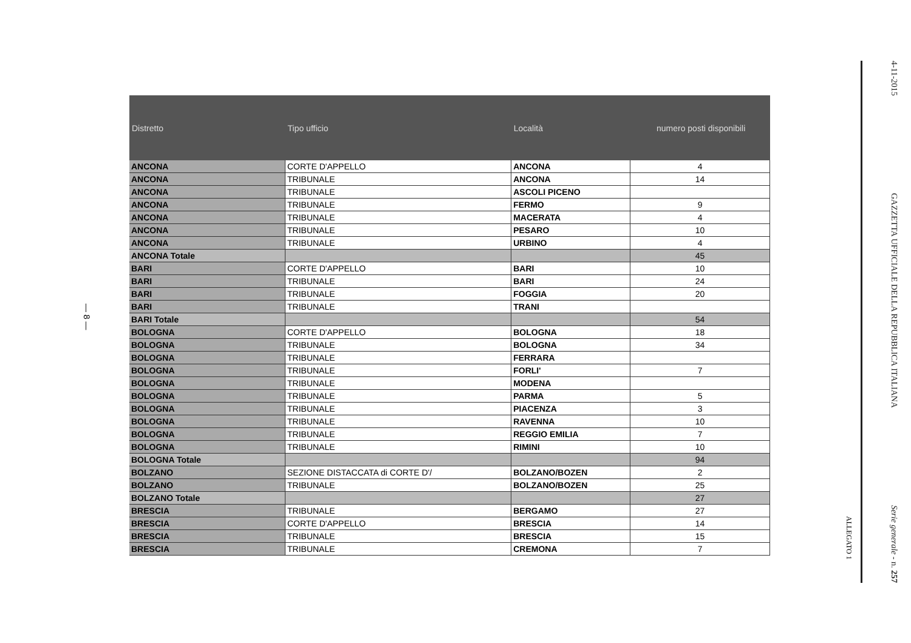— 8 —
| Distretto | Tipo ufficio | Località | numero posti disponibili |
| --- | --- | --- | --- |
| ANCONA | CORTE D'APPELLO | ANCONA | 4 |
| ANCONA | TRIBUNALE | ANCONA | 14 |
| ANCONA | TRIBUNALE | ASCOLI PICENO | |
| ANCONA | TRIBUNALE | FERMO | 9 |
| ANCONA | TRIBUNALE | MACERATA | 4 |
| ANCONA | TRIBUNALE | PESARO | 10 |
| ANCONA | TRIBUNALE | URBINO | 4 |
| ANCONA Totale | | | 45 |
| BARI | CORTE D'APPELLO | BARI | 10 |
| BARI | TRIBUNALE | BARI | 24 |
| BARI | TRIBUNALE | FOGGIA | 20 |
| BARI | TRIBUNALE | TRANI | |
| BARI Totale | | | 54 |
| BOLOGNA | CORTE D'APPELLO | BOLOGNA | 18 |
| BOLOGNA | TRIBUNALE | BOLOGNA | 34 |
| BOLOGNA | TRIBUNALE | FERRARA | |
| BOLOGNA | TRIBUNALE | FORLI' | 7 |
| BOLOGNA | TRIBUNALE | MODENA | |
| BOLOGNA | TRIBUNALE | PARMA | 5 |
| BOLOGNA | TRIBUNALE | PIACENZA | 3 |
| BOLOGNA | TRIBUNALE | RAVENNA | 10 |
| BOLOGNA | TRIBUNALE | REGGIO EMILIA | 7 |
| BOLOGNA | TRIBUNALE | RIMINI | 10 |
| BOLOGNA Totale | | | 94 |
| BOLZANO | SEZIONE DISTACCATA di CORTE D'/ | BOLZANO/BOZEN | 2 |
| BOLZANO | TRIBUNALE | BOLZANO/BOZEN | 25 |
| BOLZANO Totale | | | 27 |
| BRESCIA | TRIBUNALE | BERGAMO | 27 |
| BRESCIA | CORTE D'APPELLO | BRESCIA | 14 |
| BRESCIA | TRIBUNALE | BRESCIA | 15 |
| BRESCIA | TRIBUNALE | CREMONA | 7 |
ALLEGATO 1
4-11-2015 GAZZETTA UFFICIALE DELLA REPUBBLICA ITALIANA Serie generale - n. 257